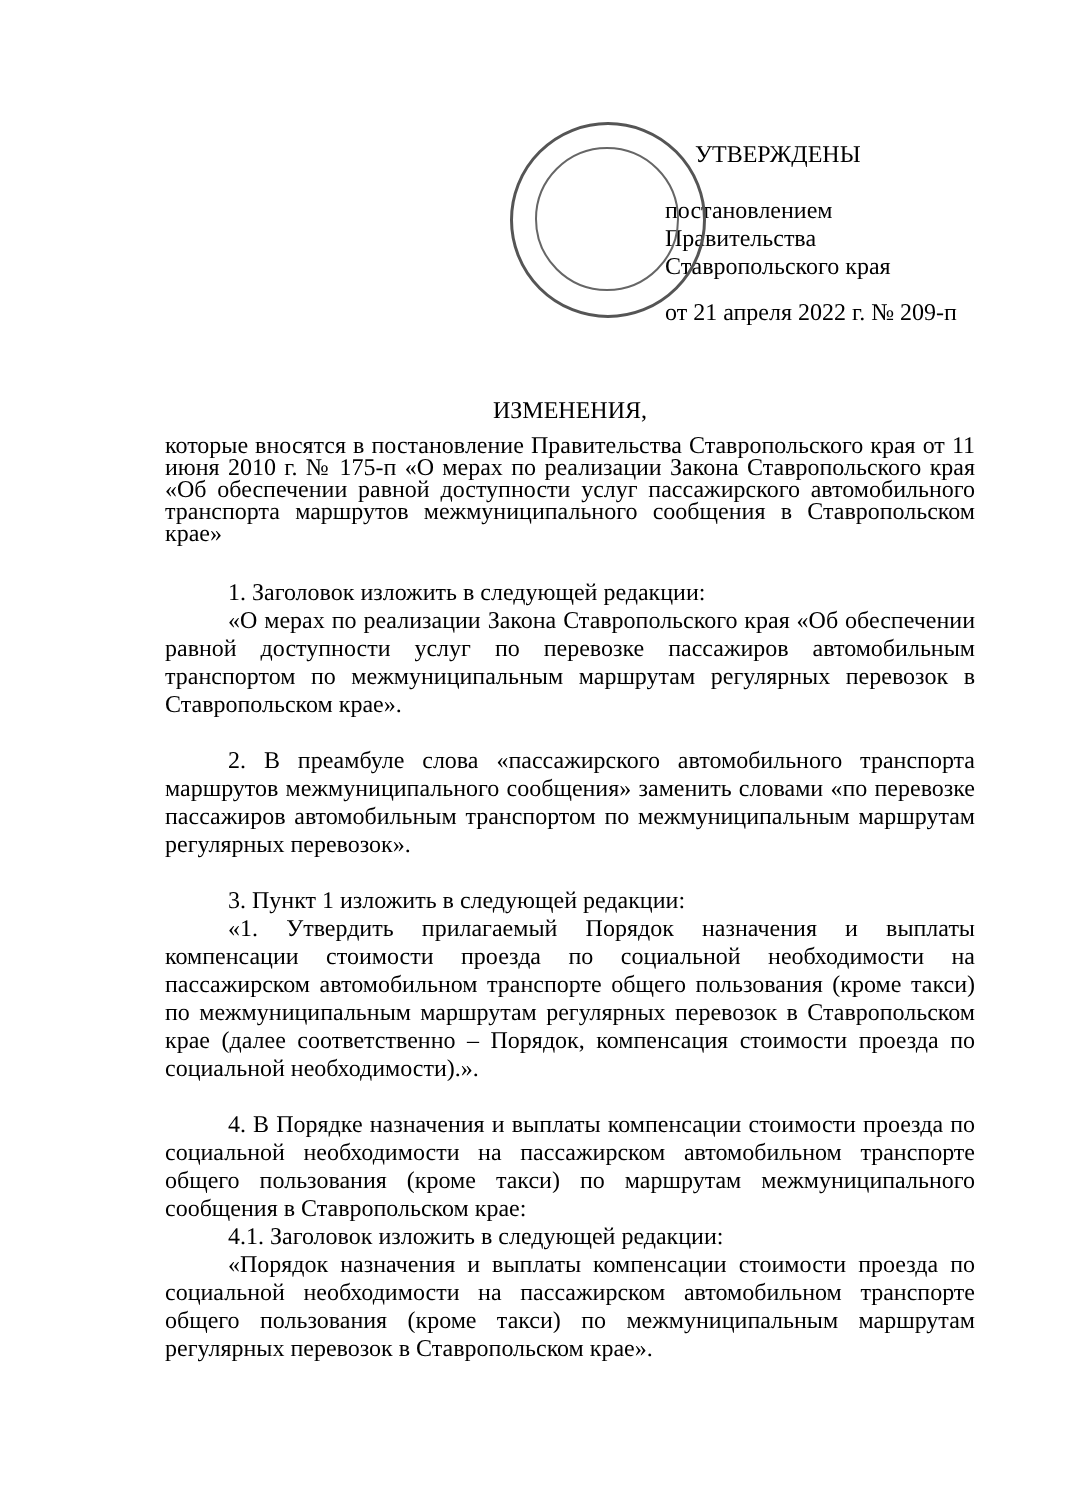УТВЕРЖДЕНЫ
постановлением Правительства
Ставропольского края
от 21 апреля 2022 г. № 209-п
ИЗМЕНЕНИЯ,
которые вносятся в постановление Правительства Ставропольского края от 11 июня 2010 г. № 175-п «О мерах по реализации Закона Ставропольского края «Об обеспечении равной доступности услуг пассажирского автомобильного транспорта маршрутов межмуниципального сообщения в Ставропольском крае»
1. Заголовок изложить в следующей редакции:
«О мерах по реализации Закона Ставропольского края «Об обеспечении равной доступности услуг по перевозке пассажиров автомобильным транспортом по межмуниципальным маршрутам регулярных перевозок в Ставропольском крае».
2. В преамбуле слова «пассажирского автомобильного транспорта маршрутов межмуниципального сообщения» заменить словами «по перевозке пассажиров автомобильным транспортом по межмуниципальным маршрутам регулярных перевозок».
3. Пункт 1 изложить в следующей редакции:
«1. Утвердить прилагаемый Порядок назначения и выплаты компенсации стоимости проезда по социальной необходимости на пассажирском автомобильном транспорте общего пользования (кроме такси) по межмуниципальным маршрутам регулярных перевозок в Ставропольском крае (далее соответственно – Порядок, компенсация стоимости проезда по социальной необходимости).».
4. В Порядке назначения и выплаты компенсации стоимости проезда по социальной необходимости на пассажирском автомобильном транспорте общего пользования (кроме такси) по маршрутам межмуниципального сообщения в Ставропольском крае:
4.1. Заголовок изложить в следующей редакции:
«Порядок назначения и выплаты компенсации стоимости проезда по социальной необходимости на пассажирском автомобильном транспорте общего пользования (кроме такси) по межмуниципальным маршрутам регулярных перевозок в Ставропольском крае».